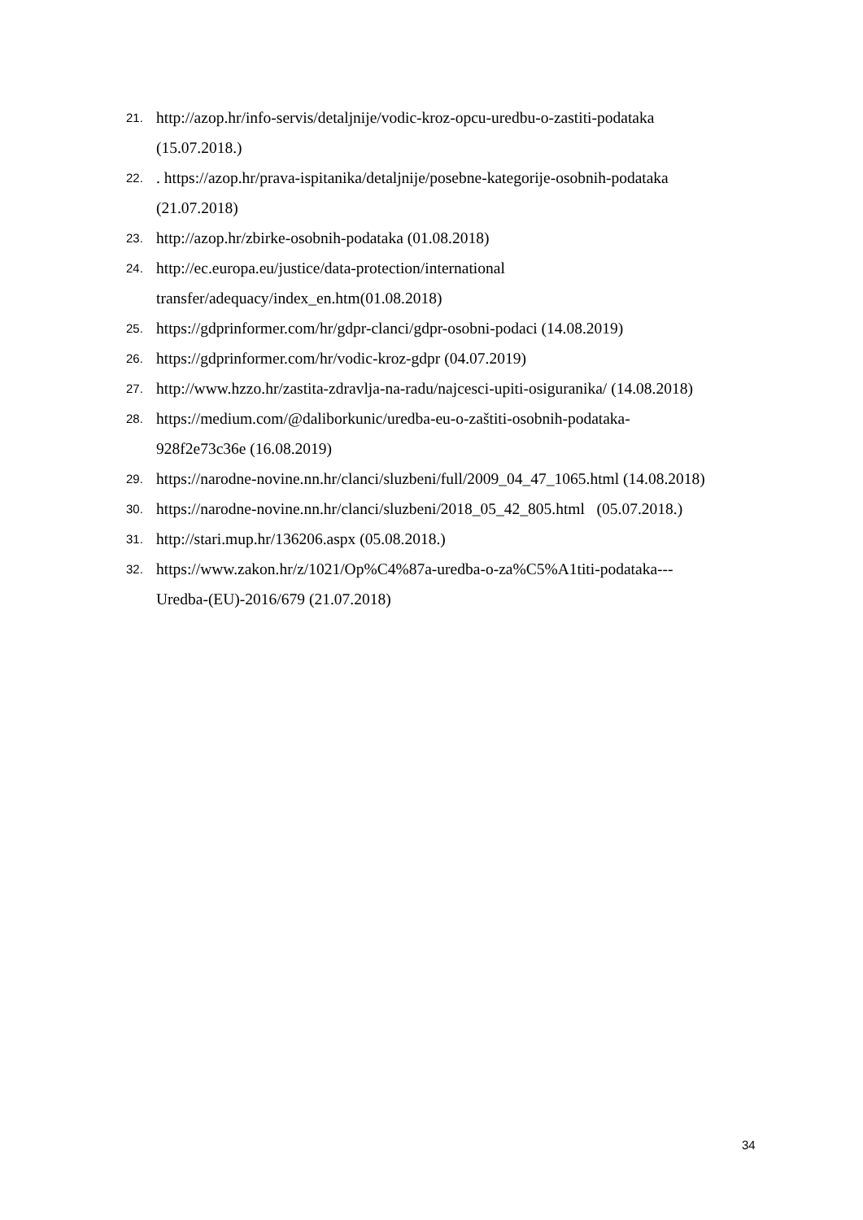21. http://azop.hr/info-servis/detaljnije/vodic-kroz-opcu-uredbu-o-zastiti-podataka
(15.07.2018.)
22.. https://azop.hr/prava-ispitanika/detaljnije/posebne-kategorije-osobnih-podataka
(21.07.2018)
23. http://azop.hr/zbirke-osobnih-podataka (01.08.2018)
24. http://ec.europa.eu/justice/data-protection/international
transfer/adequacy/index_en.htm(01.08.2018)
25. https://gdprinformer.com/hr/gdpr-clanci/gdpr-osobni-podaci (14.08.2019)
26. https://gdprinformer.com/hr/vodic-kroz-gdpr (04.07.2019)
27. http://www.hzzo.hr/zastita-zdravlja-na-radu/najcesci-upiti-osiguranika/ (14.08.2018)
28. https://medium.com/@daliborkunic/uredba-eu-o-zaštiti-osobnih-podataka-
928f2e73c36e (16.08.2019)
29. https://narodne-novine.nn.hr/clanci/sluzbeni/full/2009_04_47_1065.html (14.08.2018)
30. https://narodne-novine.nn.hr/clanci/sluzbeni/2018_05_42_805.html (05.07.2018.)
31. http://stari.mup.hr/136206.aspx (05.08.2018.)
32. https://www.zakon.hr/z/1021/Op%C4%87a-uredba-o-za%C5%A1titi-podataka---
Uredba-(EU)-2016/679 (21.07.2018)
34